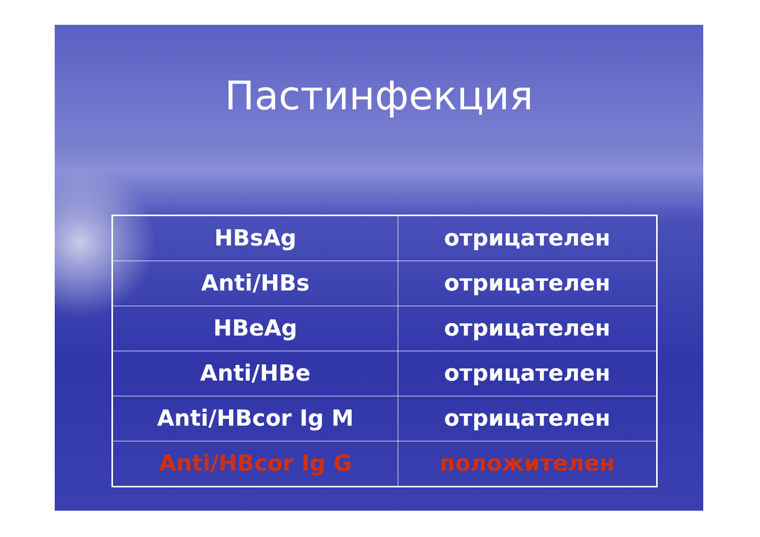Пастинфекция
| HBsAg | отрицателен |
| Anti/HBs | отрицателен |
| HBeAg | отрицателен |
| Anti/HBe | отрицателен |
| Anti/HBcor Ig M | отрицателен |
| Anti/HBcor Ig G | положителен |